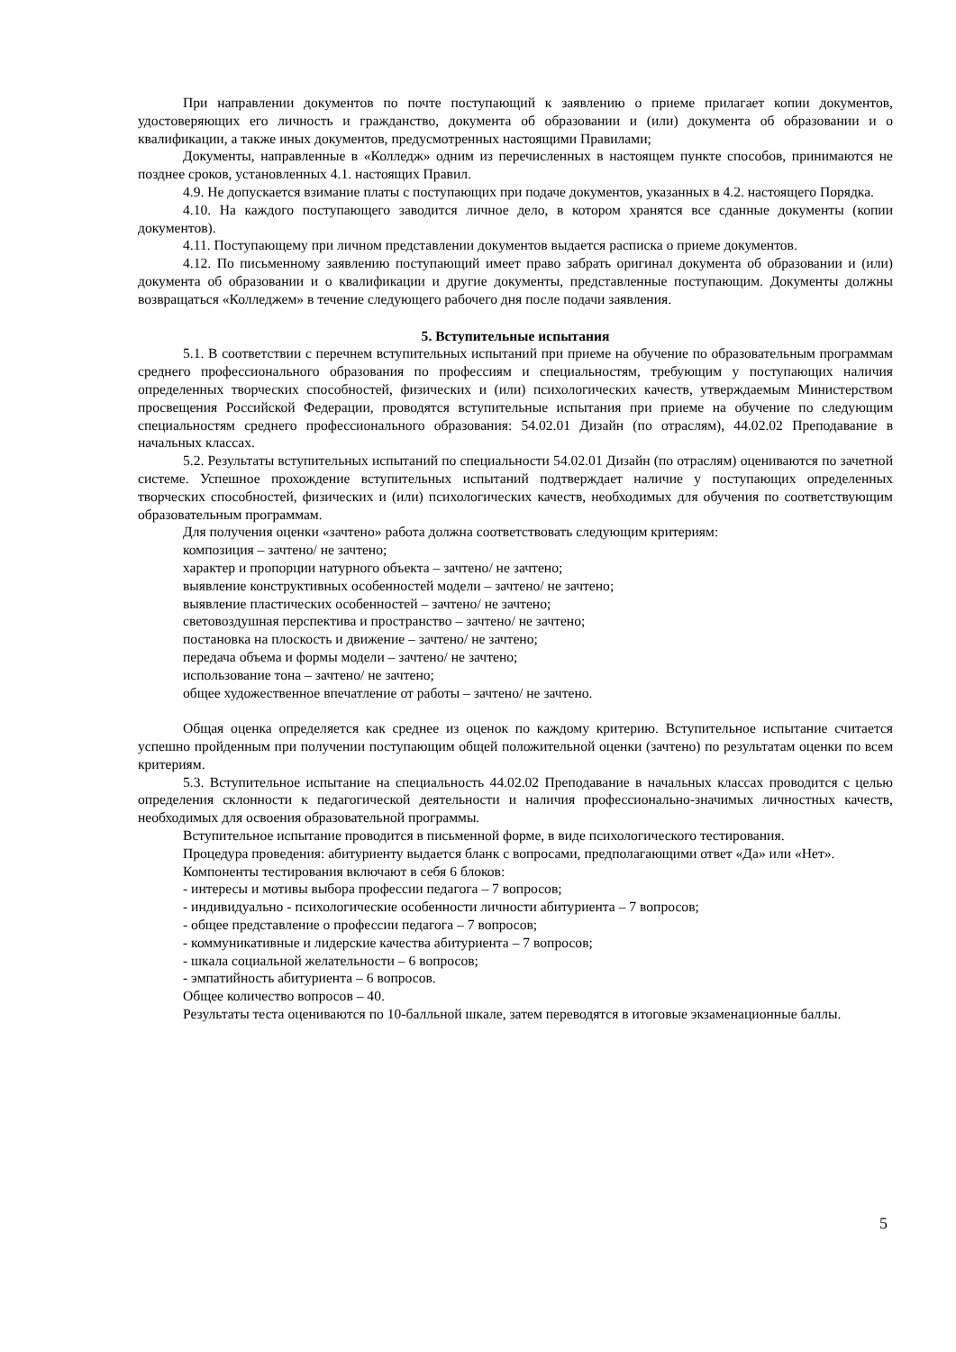При направлении документов по почте поступающий к заявлению о приеме прилагает копии документов, удостоверяющих его личность и гражданство, документа об образовании и (или) документа об образовании и о квалификации, а также иных документов, предусмотренных настоящими Правилами;
Документы, направленные в «Колледж» одним из перечисленных в настоящем пункте способов, принимаются не позднее сроков, установленных 4.1. настоящих Правил.
4.9. Не допускается взимание платы с поступающих при подаче документов, указанных в 4.2. настоящего Порядка.
4.10. На каждого поступающего заводится личное дело, в котором хранятся все сданные документы (копии документов).
4.11. Поступающему при личном представлении документов выдается расписка о приеме документов.
4.12. По письменному заявлению поступающий имеет право забрать оригинал документа об образовании и (или) документа об образовании и о квалификации и другие документы, представленные поступающим. Документы должны возвращаться «Колледжем» в течение следующего рабочего дня после подачи заявления.
5. Вступительные испытания
5.1. В соответствии с перечнем вступительных испытаний при приеме на обучение по образовательным программам среднего профессионального образования по профессиям и специальностям, требующим у поступающих наличия определенных творческих способностей, физических и (или) психологических качеств, утверждаемым Министерством просвещения Российской Федерации, проводятся вступительные испытания при приеме на обучение по следующим специальностям среднего профессионального образования: 54.02.01 Дизайн (по отраслям), 44.02.02 Преподавание в начальных классах.
5.2. Результаты вступительных испытаний по специальности 54.02.01 Дизайн (по отраслям) оцениваются по зачетной системе. Успешное прохождение вступительных испытаний подтверждает наличие у поступающих определенных творческих способностей, физических и (или) психологических качеств, необходимых для обучения по соответствующим образовательным программам.
Для получения оценки «зачтено» работа должна соответствовать следующим критериям:
композиция – зачтено/ не зачтено;
характер и пропорции натурного объекта – зачтено/ не зачтено;
выявление конструктивных особенностей модели – зачтено/ не зачтено;
выявление пластических особенностей – зачтено/ не зачтено;
световоздушная перспектива и пространство – зачтено/ не зачтено;
постановка на плоскость и движение – зачтено/ не зачтено;
передача объема и формы модели – зачтено/ не зачтено;
использование тона – зачтено/ не зачтено;
общее художественное впечатление от работы – зачтено/ не зачтено.
Общая оценка определяется как среднее из оценок по каждому критерию. Вступительное испытание считается успешно пройденным при получении поступающим общей положительной оценки (зачтено) по результатам оценки по всем критериям.
5.3. Вступительное испытание на специальность 44.02.02 Преподавание в начальных классах проводится с целью определения склонности к педагогической деятельности и наличия профессионально-значимых личностных качеств, необходимых для освоения образовательной программы.
Вступительное испытание проводится в письменной форме, в виде психологического тестирования.
Процедура проведения: абитуриенту выдается бланк с вопросами, предполагающими ответ «Да» или «Нет».
Компоненты тестирования включают в себя 6 блоков:
- интересы и мотивы выбора профессии педагога – 7 вопросов;
- индивидуально - психологические особенности личности абитуриента – 7 вопросов;
- общее представление о профессии педагога – 7 вопросов;
- коммуникативные и лидерские качества абитуриента – 7 вопросов;
- шкала социальной желательности – 6 вопросов;
- эмпатийность абитуриента – 6 вопросов.
Общее количество вопросов – 40.
Результаты теста оцениваются по 10-балльной шкале, затем переводятся в итоговые экзаменационные баллы.
5